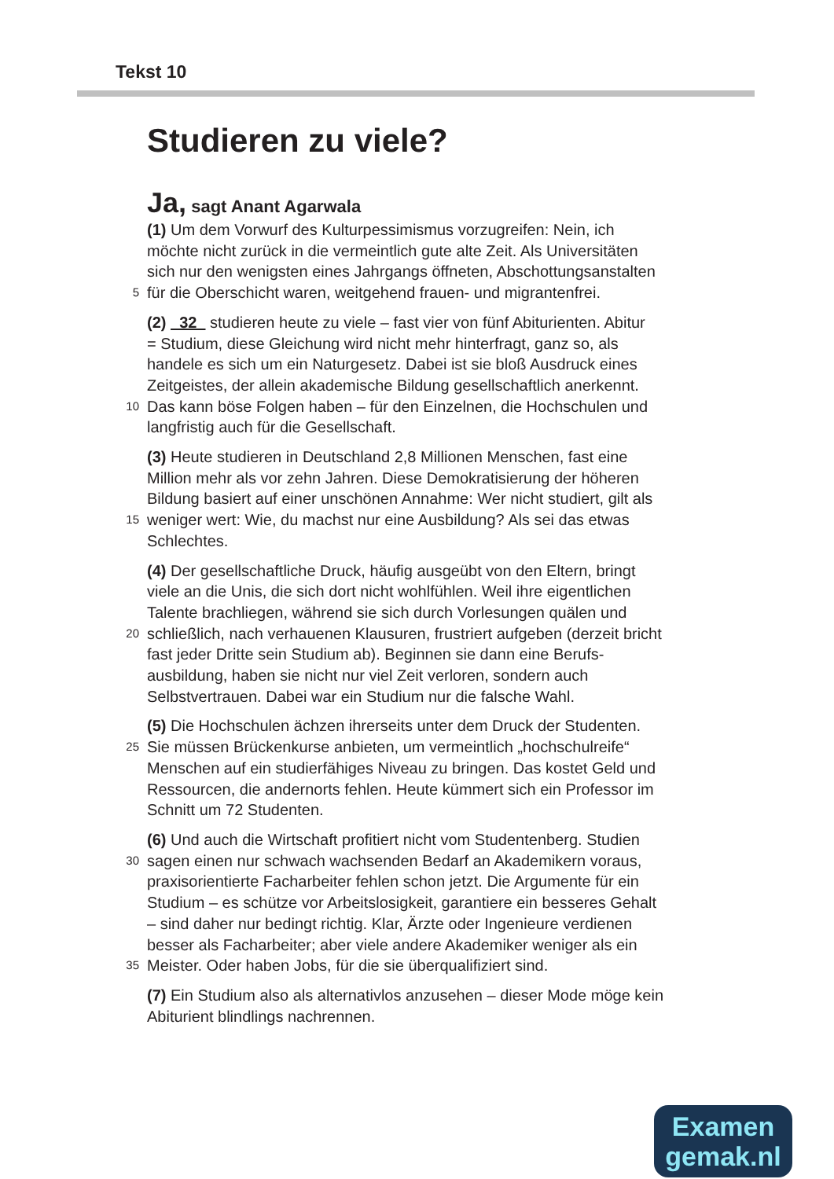Tekst 10
Studieren zu viele?
Ja, sagt Anant Agarwala
(1) Um dem Vorwurf des Kulturpessimismus vorzugreifen: Nein, ich
möchte nicht zurück in die vermeintlich gute alte Zeit. Als Universitäten
sich nur den wenigsten eines Jahrgangs öffneten, Abschottungsanstalten
5 für die Oberschicht waren, weitgehend frauen- und migrantenfrei.
(2) 32 studieren heute zu viele – fast vier von fünf Abiturienten. Abitur
= Studium, diese Gleichung wird nicht mehr hinterfragt, ganz so, als
handele es sich um ein Naturgesetz. Dabei ist sie bloß Ausdruck eines
Zeitgeistes, der allein akademische Bildung gesellschaftlich anerkennt.
10 Das kann böse Folgen haben – für den Einzelnen, die Hochschulen und
langfristig auch für die Gesellschaft.
(3) Heute studieren in Deutschland 2,8 Millionen Menschen, fast eine
Million mehr als vor zehn Jahren. Diese Demokratisierung der höheren
Bildung basiert auf einer unschönen Annahme: Wer nicht studiert, gilt als
15 weniger wert: Wie, du machst nur eine Ausbildung? Als sei das etwas
Schlechtes.
(4) Der gesellschaftliche Druck, häufig ausgeübt von den Eltern, bringt
viele an die Unis, die sich dort nicht wohlfühlen. Weil ihre eigentlichen
Talente brachliegen, während sie sich durch Vorlesungen quälen und
20 schließlich, nach verhauenen Klausuren, frustriert aufgeben (derzeit bricht
fast jeder Dritte sein Studium ab). Beginnen sie dann eine Berufs-
ausbildung, haben sie nicht nur viel Zeit verloren, sondern auch
Selbstvertrauen. Dabei war ein Studium nur die falsche Wahl.
(5) Die Hochschulen ächzen ihrerseits unter dem Druck der Studenten.
25 Sie müssen Brückenkurse anbieten, um vermeintlich „hochschulreife“
Menschen auf ein studierfähiges Niveau zu bringen. Das kostet Geld und
Ressourcen, die andernorts fehlen. Heute kümmert sich ein Professor im
Schnitt um 72 Studenten.
(6) Und auch die Wirtschaft profitiert nicht vom Studentenberg. Studien
30 sagen einen nur schwach wachsenden Bedarf an Akademikern voraus,
praxisorientierte Facharbeiter fehlen schon jetzt. Die Argumente für ein
Studium – es schütze vor Arbeitslosigkeit, garantiere ein besseres Gehalt
– sind daher nur bedingt richtig. Klar, Ärzte oder Ingenieure verdienen
besser als Facharbeiter; aber viele andere Akademiker weniger als ein
35 Meister. Oder haben Jobs, für die sie überqualifiziert sind.
(7) Ein Studium also als alternativlos anzusehen – dieser Mode möge kein
Abiturient blindlings nachrennen.
Examen
gemak.nl